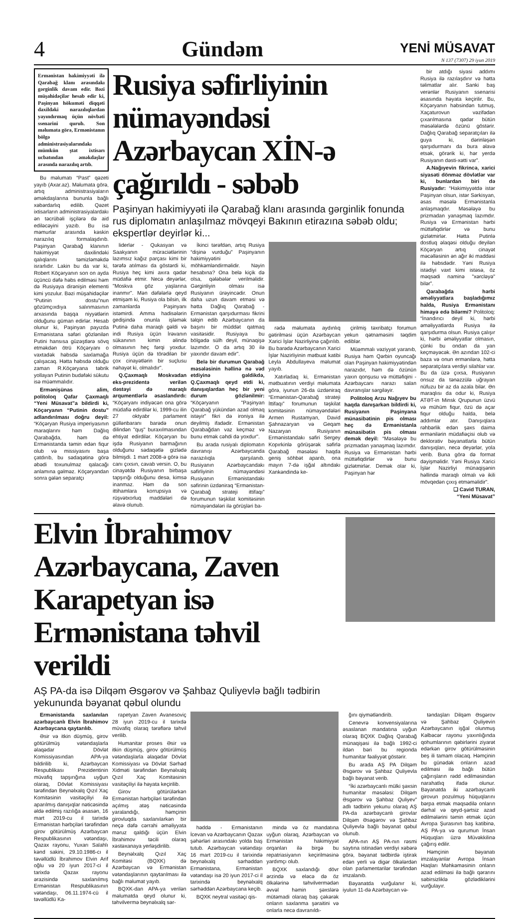4
Gündəm
YENİ MÜSAVAT
N 137 (7307) 29 iyun 2019
Ermənistan hakimiyyəti ilə Qarabağ klanı arasındakı gərginlik davam edir. Bəzi müşahidəçilər hesab edir ki, Paşinyan hökuməti diqqəti daxildəki narazılıqlardan yayındırmaq üçün növbəti ssenarini qurub. Son məlumata görə, Ermənistanın bölgə administrasiyalarındakı mümkün ştat ixtisarı ucbatından əməkdaşlar arasında narazılıq artıb.
Bu məlumatı “Past” qəzeti yayıb (Axar.az). Məlumata görə, artıq administrasiyaların əməkdaşlarına bununla bağlı xəbərdarlıq edilib. Qəzet ixtisarların administrasiyalardakı ən təcrübəli işçilərə də aid ediləcəyini yazıb. Bu isə məmurlar arasında kəskin narazılıq formalaşdırıb. Paşinyan Qarabağ klanının hakimiyyət daxilindəki qalıqlarını təmizləməkdə israrlıdır. Lakin bu da var ki, Robert Köçəryanın son on ayda üçüncü dəfə həbs edilməsi həm də Rusiyaya dirənişin elementi kimi yozulur. Bəzi müşahidəçilər “Putinin dostu”nun gözümçıxdıya salınmasının arxasında başqa niyyətlərin olduğunu güman edirlər. Hesab olunur ki, Paşinyan payızda Ermənistana səfəri gözlənilən Putini hansısa güzəştlərə sövq etməkdən ötrü Köçəryanı o vaxtadək həbsdə saxlamağa çalışacaq. Hətta həbsdə olduğu zaman R.Köçəryana təbrik yollayan Putinin budəfəki sükutu isə müəmmalıdır.
Ermənişünas alim, politoloq Qafar Çaxmaqlı “Yeni Müsavat”a bildirdi ki, Köçəryanın “Putinin dostu” adlandırılması doğru deyil: “Köçəryan Rusiya imperiyasının maraqlarını həm Dağlıq Qarabağda, həm də Ermənistanda təmin edən fiqur olub və missiyasını başa çatdırıb, bu sədaqətinə görə əbədi toxunulmaz qalacağı anlamına gəlməz. Köçəryandan sonra gələn separatçı
Rusiya səfirliyinin nümayəndəsi Azərbaycan XİN-ə çağırıldı - səbəb
Paşinyan hakimiyyəti ilə Qarabağ klanı arasında gərginlik fonunda rus diplomatın anlaşılmaz mövqeyi Bakının etirazına səbəb oldu; ekspertlər deyirlər ki...
liderlər - Qukasyan və Saakyanın müraciətlərinin lazımsız kağız parçası kimi bir tərəfə atılması da göstərdi ki, Rusiya heç kimi axıra qədər müdafiə etmir. Necə deyərlər, "Moskva göz yaşlarına inanmır". Mən dəfələrlə qeyd etmişəm ki, Rusiya ola bilsin, ilk zamanlarda Paşinyanı istəmirdi. Amma hadisələrin gedişində onunla işləmək Putinə daha maraqlı gəldi və indi Rusiya üçün İrəvanın sükanının kimin əlində olmasının heç fərqi yoxdur. Rusiya üçün də törədilən bir çox cinayətlərin bir suçlusu nəhayət ki, olmalıdır".
Q.Çaxmaqlı Moskvadan eks-prezidentə verilən dəstəyi də maraqlı arqumentlərlə əsaslandırdı: “Köçəryanı indiyəcən ona görə müdafiə edirdilər ki, 1999-cu ilin 27 oktyabr parlament güllənbaranı barədə onun dilindən "quş" buraxılmasından ehtiyat edirdilər. Köçəryan bu işdə Rusiyanın barmağının olduğunu sədaqətlə gizlədə bilmişdi. 1 mart 2008-ə görə isə canı çıxsın, cavab versin. O, bu cinayətdə Rusiyanın birbaşa tapşırığı olduğunu desə, kimsə inanmaz. Həm də son ittihamlara korrupsiya və rüşvətxorluq maddələri də əlavə olunub.
İkinci tərəfdən, artıq Rusiya “dişinə vurduğu” Paşinyanın hakimiyyətini möhkəmləndirməlidir. Nəyin hesabına? Ona belə kiçik də olsa, qələbələr verilməlidir. Gərginliyin olması isə Rusiyanın ürəyincədir. Onun daha uzun davam etməsi və hətta Dağlıq Qarabağ - Ermənistan qarşıdurması fikrini təlqin edib Azərbaycanın da başını bir müddət qatmaq vasitəsidir. Rusiyaya bu bölgədə sülh deyil, münaqişə lazımdır. O da artıq 30 ilə yaxındır davam edir".
Belə bir durumun Qarabağ məsələsinin həllinə nə vəd etdiyinə gəldikdə, Q.Çaxmaqlı qeyd etdi ki, danışıqlardan heç bir yeni durum gözlənilmir: “Köçəryanın "Paşinyan Qarabağ yükündən azad olmaq istəyir" fikri də ironiya ilə deyilmiş ifadədir. Ermənistan Qarabağdan vaz keçməz və bunu etmək cəhdi də yoxdur".
Bu arada rusiyalı diplomatın davranışı Azərbaycanda narazılıqla qarşılanıb. Rusiyanın Azərbaycandakı səfirliyinin nümayəndəsi Rusiyanın Ermənistandakı səfirinin üzdəniraq “Ermənistan-Qarabağ strateji ittifaqı” forumunun təşkilat komitəsinin nümayəndələri ilə görüşləri ba-
rədə məlumata aydınlıq gətirilməsi üçün Azərbaycan Xarici İşlər Nazirliyinə çağırılıb. Bu barədə Azərbaycanın Xarici İşlər Nazirliyinin mətbuat katibi Leyla Abdullayeva məlumat yayıb.
Xatırladaq ki, Ermənistan mətbuatının verdiyi məlumata görə, iyunun 26-da üzdəniraq “Ermənistan-Qarabağ strateji İttifaqı” forumunun təşkilat komitəsinin nümayəndələri Armen Rustamyan, David Şahnazaryan və Geqam Nazaryan Rusiyanın Ermənistandakı səfiri Sergey Kopırkinlə görüşərək səfirlə Qarabağ məsələsi haqda geniş söhbət aparıb, ona mayın 7-də işğal altındakı Xankəndində ke-
çirilmiş təxribatçı forumun yekun qətnaməsini təqdim ediblər.
Müəmmalı vəziyyət yaranıb, Rusiya həm Qərbin oyuncağı olan Paşinyan hakimiyyətindən narazıdır, həm də özünün yaxın qonşusu və müttəfiqini - Azərbaycanı narazı salan davranışlar sərgiləyir.
Politoloq Arzu Nağıyev bu haqda danışarkən bildirdi ki, Rusiyanın Paşinyana münasibətinin pis olması heç də Ermənistanla münasibətin pis olması demək deyil: “Məsələyə bu prizmadan yanaşmaq lazımdır. Rusiya və Ermənistan hərbi müttəfiqdirlər və bunu gizlətmirlər. Demək olar ki, Paşinyan hər
bir atdığı siyasi addımı Rusiya ilə razılaşdırır və hətta təlimatlar alır. Sanki baş verənlər Rusiyanın ssenarisi əsasında həyata keçirilir. Bu, Köçəryanın həbsindən tutmuş, Xaçaturovun vəzifədən çıxarılmasına qədər bütün məsələlərdə özünü göstərir. Dağlıq Qarabağ separatçıları ilə guya ki, dərinləşən qarşıdurmanı da bura əlavə etsək, görərik ki, hər yerdə Rusiyanın dəsti-xətti var”.
A.Nağıyevin fikrincə, xarici siyasəti dönməz dövlətlər var ki, bunlardan biri də Rusiyadır: “Hakimiyyətdə istər Paşinyan olsun, istər Sərkisyan, əsas məsələ Ermənistanla anlaşmaqdır. Məsələyə bu prizmadan yanaşmaq lazımdır. Rusiya və Ermənistan hərbi müttəfiqdirlər və bunu gizlətmirlər. Hətta Putinlə dostluq əlaqəsi olduğu deyilən Köçəryan artıq cinayət məcəlləsinin ən ağır iki maddəsi ilə həbsdədir. Yəni Rusiya istədiyi vaxt kimi istəsə, öz məqsədi naminə "xərcləyə" bilər”.
Qarabağda hərbi əməliyyatlara başladığımız halda, Rusiya Ermənistanı himayə edə bilərmi? Politoloq: “İnandırıcı deyil ki, hərbi əməliyyatlarda Rusiya ilə qarşıdurma olsun. Rusiya çalışır ki, hərbi əməliyyatlar olmasın, çünki bu ondan da yan keçməyəcək. Ən azından 102-ci baza və onun ermənilərə, hətta separatçılara verdiyi silahlar var. Bu da üzə çıxsa, Rusiyanın onsuz da tənəzzülə uğrayan nüfuzu bir az da azala bilər. Ən maraqlısı da odur ki, Rusiya ATƏT-in Minsk Qrupunun üzvü və mühüm fiqur, özü də açar fiqur olduğu halda, belə addımlar atır. Danışıqlara rəhbərlik edən şəxs daima ermənilərin müdafiəçisi olub və deklorativ bəyanatlarla bütün danışıqları, necə deyərlər, yola verib. Buna görə də format dəyişməlidir. Yəni Rusiya Xarici İşlər Nazirliyi münaqişənin həllində maraqlı olmalı və ikili mövqedən çıxış etməməlidir”.
❑ Cavid TURAN,
“Yeni Müsavat”
Elvin İbrahimov Azərbaycana, Zaven Karapetyan isə Ermənistana təhvil verildi
AŞ PA-da isə Dilqəm Əsgərov və Şahbaz Quliyevlə bağlı tədbirin yekununda bəyanat qəbul olundu
Ermənistanda saxlanılan azərbaycanlı Elvin İbrahimov Azərbaycana qaytarılıb.
Əsir və itkin düşmüş, girov götürülmüş vətəndaşlarla əlaqədar Dövlət Komissiyasından APA-ya bildirilib ki, Azərbaycan Respublikası Prezidentinin müvafiq tapşırığına uyğun olaraq, Dövlət Komissiyası tərəfindən Beynəlxalq Qızıl Xaç Komitəsinin vasitəçiliyi ilə aparılmış danışıqlar nəticəsində əldə edilmiş razılığa əsasən, 16 mart 2019-cu il tarixdə Ermənistan hərbçiləri tərəfindən girov götürülmüş Azərbaycan Respublikasının vətəndaşı, Qazax rayonu, Yuxarı Salahlı kənd sakini, 29.10.1986-cı il təvəllüdlü İbrahimov Elvin Arif oğlu və 20 iyun 2017-ci il tarixdə Qazax rayonu ərazisində saxlanılmış Ermənistan Respublikasının vətəndaşı, 06.11.1974-cü il təvəllüdlü Ka-
rapetyan Zaven Avanesoviç 28 iyun 2019-cu il tarixdə müvafiq olaraq tərəflərə təhvil verilib.
Humanitar proses Əsir və itkin düşmüş, girov götürülmüş vətəndaşlarla əlaqədar Dövlət Komissiyası və Dövlət Sərhəd Xidməti tərəfindən Beynəlxalq Qızıl Xaç Komitəsinin vasitəçiliyi ilə həyata keçirilib.
Girov götürülərkən Ermənistan hərbçiləri tərəfindən açılmış atəş nəticəsində yaralandığı, həmçinin girovluqda saxlanılarkən bir neçə dəfə cərrahi əməliyyata məruz qaldığı üçün Elvin İbrahimov təcili olaraq xəstəxanaya yerləşdirilib.
Beynəlxalq Qızıl Xaç Komitəsi (BQXK) də Azərbaycan və Ermənistan vətəndaşlarının qaytarılması ilə bağlı məlumat yayıb.
BQXK-dan APA-ya verilən məlumatda qeyd olunur ki, təhvilvermə beynəlxalq sər-
həddə - Ermənistanın İcevan və Azərbaycanın Qazax şəhərləri arasındakı yolda baş tutub. Azərbaycan vətəndaşı 16 mart 2019-cu il tarixində beynəlxalq sərhəddən Ermənistana, Ermənistan vətəndaşı isə 20 iyun 2017-ci il tarixində beynəlxalq sərhəddən Azərbaycana keçib.
BQXK neytral vasitəçi qis-
mində və öz mandatına uyğun olaraq, Azərbaycan və Ermənistan hakimiyyət orqanları ilə birgə bu repatriasiyanın keçirilməsinə yardımçı olub.
BQXK saxlandığı dövr ərzində və eləcə də öz ölkələrinə təhvilvermədən əvvəl həmin şəxslərə mütəmadi olaraq baş çəkərək onların saxlanma şəraitini və onlarla necə davranıldı-
ğını qiymətləndirib.
Cenevrə konvensiyalarına əsaslanan mandatına uyğun olaraq BQXK Dağlıq Qarabağ münaqişəsi ilə bağlı 1992-ci ildən bəri bu regionda humanitar fəaliyyət göstərir.
Bu arada AŞ PA Dilqəm Əsgərov və Şahbaz Quliyevla bağlı bəyanat verib.
“İki azərbaycanlı mülki şəxsin humanitar məsələsi: Dilqəm Əsgərov və Şahbaz Quliyev” adlı tədbirin yekunu olaraq AŞ PA-da azərbaycanlı girovlar Dilqəm Əsəgərov və Şahbaz Quliyevlə bağlı bəyanat qəbul olunub.
APA-nın AŞ PA-nın rəsmi saytına istinadən verdiyi xəbərə görə, bəyanat tədbirdə iştirak edən yerli və digər ölkələrdən olan parlamentarilər tərəfindən imzalanıb.
Bəyanatda vurğulanır ki, iyulun 11-də Azərbaycan və-
təndaşları Dilqəm Əsgərov və Şahbaz Quliyevin Azərbaycanın işğal olunmuş Kəlbəcər rayonu yaxınlığında qohumlarının qəbirlərini ziyarət edərkən girov götürülməsinin beş ili tamam olacaq. Həmçinin bu günədək onların azad edilməsi ilə bağlı bütün çağırışların rədd edilməsindən narahatlıq ifadə olunur. Bəyanatda iki azərbaycanlı girovun pozulmuş hüquqlarını bərpa etmək məqsədilə onların dərhal və qeyd-şərtsiz azad edilmələrini təmin etmək üçün Avropa Şurasının baş katibinə, AŞ PA-ya və qurumun İnsan Hüquqları üzrə Müvəkkilinə çağırış edilir.
Həmçinin bəyanatı imzalayanlar Avropa İnsan Haqları Məhkəməsinin onların azad edilməsi ilə bağlı qərarını səbirsizliklə gözlədiklərini vurğulayır.